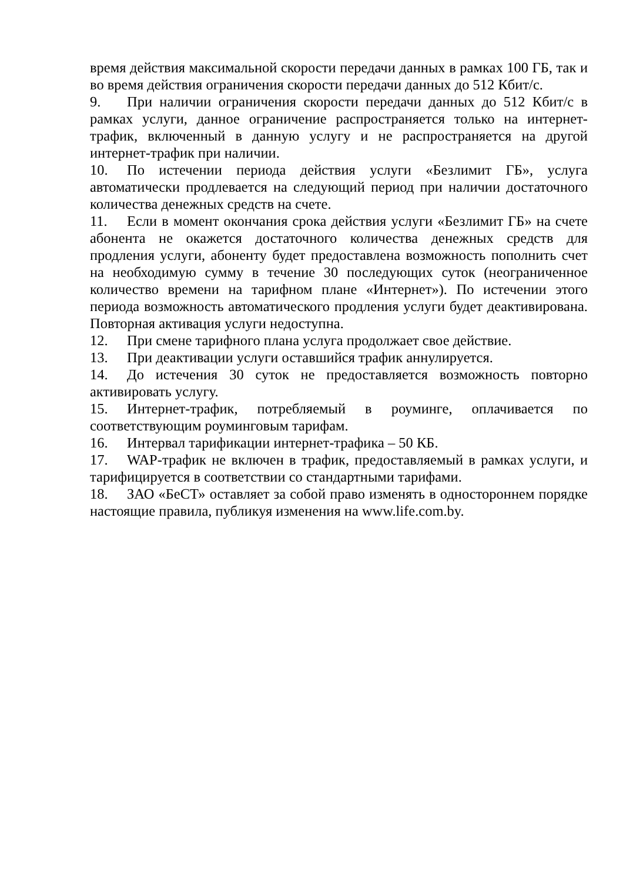время действия максимальной скорости передачи данных в рамках 100 ГБ, так и во время действия ограничения скорости передачи данных до 512 Кбит/с.
9. При наличии ограничения скорости передачи данных до 512 Кбит/с в рамках услуги, данное ограничение распространяется только на интернет-трафик, включенный в данную услугу и не распространяется на другой интернет-трафик при наличии.
10. По истечении периода действия услуги «Безлимит ГБ», услуга автоматически продлевается на следующий период при наличии достаточного количества денежных средств на счете.
11. Если в момент окончания срока действия услуги «Безлимит ГБ» на счете абонента не окажется достаточного количества денежных средств для продления услуги, абоненту будет предоставлена возможность пополнить счет на необходимую сумму в течение 30 последующих суток (неограниченное количество времени на тарифном плане «Интернет»). По истечении этого периода возможность автоматического продления услуги будет деактивирована. Повторная активация услуги недоступна.
12. При смене тарифного плана услуга продолжает свое действие.
13. При деактивации услуги оставшийся трафик аннулируется.
14. До истечения 30 суток не предоставляется возможность повторно активировать услугу.
15. Интернет-трафик, потребляемый в роуминге, оплачивается по соответствующим роуминговым тарифам.
16. Интервал тарификации интернет-трафика – 50 КБ.
17. WAP-трафик не включен в трафик, предоставляемый в рамках услуги, и тарифицируется в соответствии со стандартными тарифами.
18. ЗАО «БеСТ» оставляет за собой право изменять в одностороннем порядке настоящие правила, публикуя изменения на www.life.com.by.